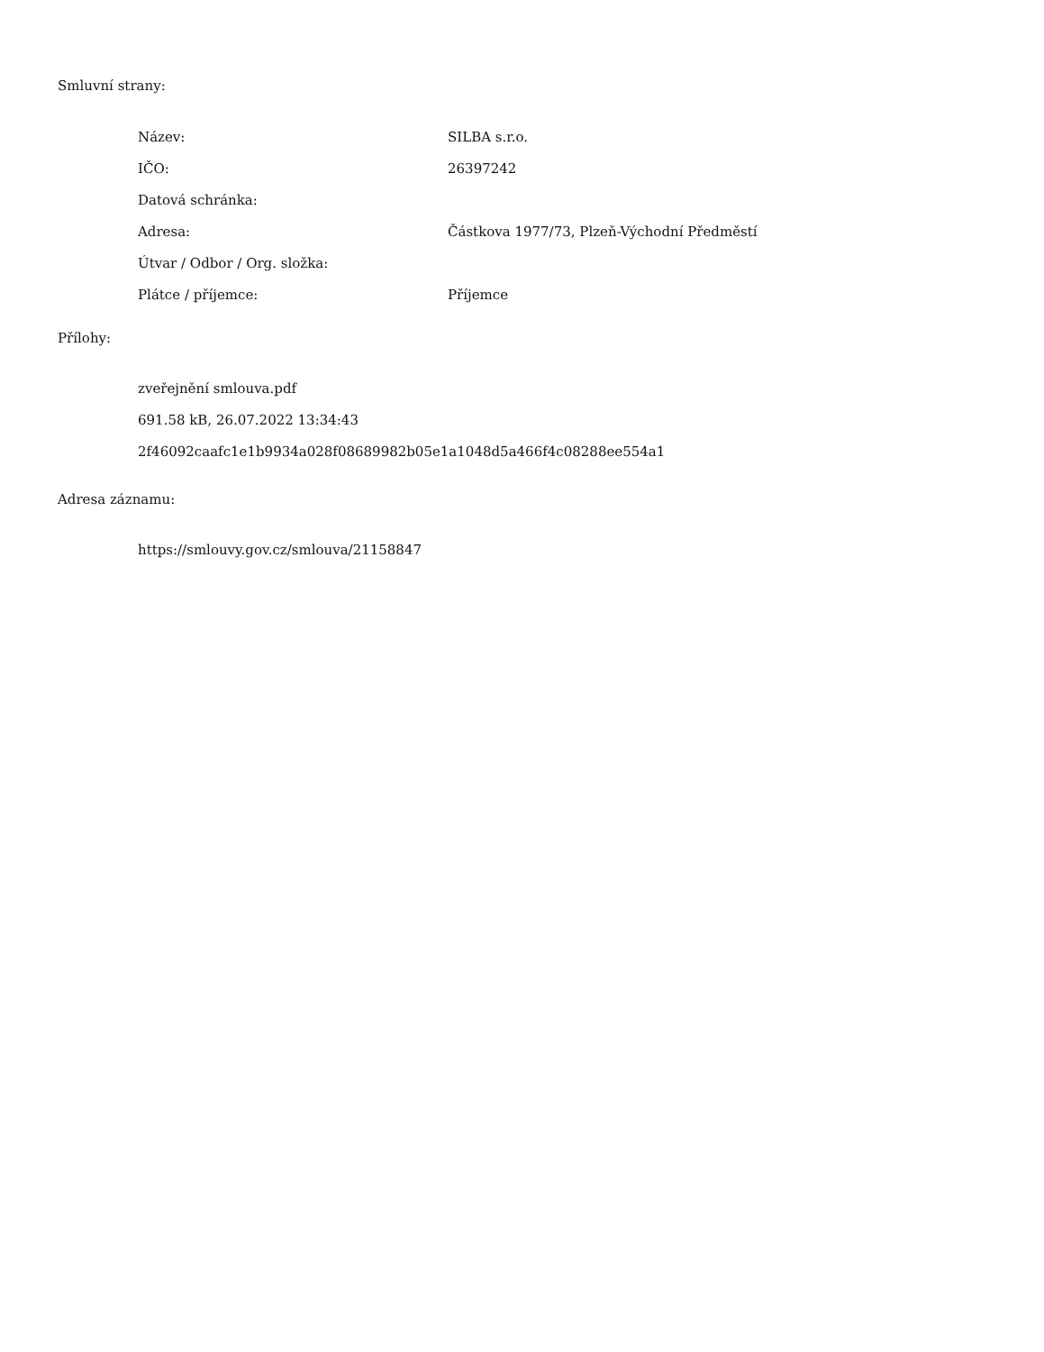Smluvní strany:
| Název: | SILBA s.r.o. |
| IČO: | 26397242 |
| Datová schránka: | |
| Adresa: | Částkova 1977/73, Plzeň-Východní Předměstí |
| Útvar / Odbor / Org. složka: | |
| Plátce / příjemce: | Příjemce |
Přílohy:
zveřejnění smlouva.pdf
691.58 kB, 26.07.2022 13:34:43
2f46092caafc1e1b9934a028f08689982b05e1a1048d5a466f4c08288ee554a1
Adresa záznamu:
https://smlouvy.gov.cz/smlouva/21158847